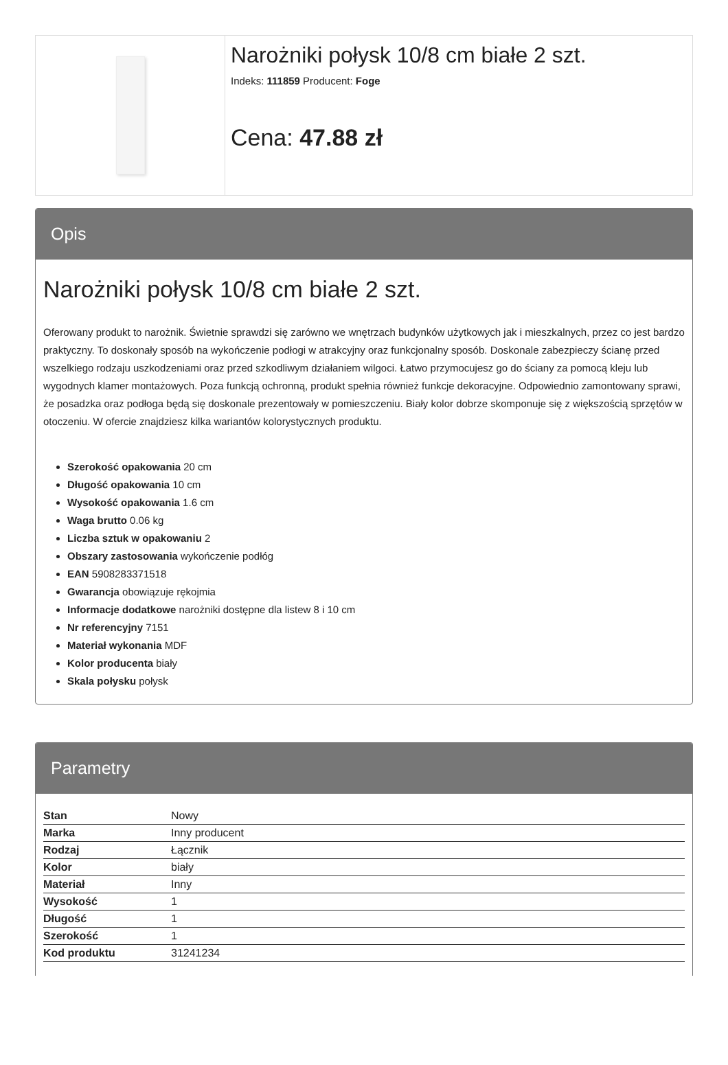Narożniki połysk 10/8 cm białe 2 szt.
Indeks: 111859 Producent: Foge
Cena: 47.88 zł
Opis
Narożniki połysk 10/8 cm białe 2 szt.
Oferowany produkt to narożnik. Świetnie sprawdzi się zarówno we wnętrzach budynków użytkowych jak i mieszkalnych, przez co jest bardzo praktyczny. To doskonały sposób na wykończenie podłogi w atrakcyjny oraz funkcjonalny sposób. Doskonale zabezpieczy ścianę przed wszelkiego rodzaju uszkodzeniami oraz przed szkodliwym działaniem wilgoci. Łatwo przymocujesz go do ściany za pomocą kleju lub wygodnych klamer montażowych. Poza funkcją ochronną, produkt spełnia również funkcje dekoracyjne. Odpowiednio zamontowany sprawi, że posadzka oraz podłoga będą się doskonale prezentowały w pomieszczeniu. Biały kolor dobrze skomponuje się z większością sprzętów w otoczeniu. W ofercie znajdziesz kilka wariantów kolorystycznych produktu.
Szerokość opakowania 20 cm
Długość opakowania 10 cm
Wysokość opakowania 1.6 cm
Waga brutto 0.06 kg
Liczba sztuk w opakowaniu 2
Obszary zastosowania wykończenie podłóg
EAN 5908283371518
Gwarancja obowiązuje rękojmia
Informacje dodatkowe narożniki dostępne dla listew 8 i 10 cm
Nr referencyjny 7151
Materiał wykonania MDF
Kolor producenta biały
Skala połysku połysk
Parametry
| Stan | Nowy |
| Marka | Inny producent |
| Rodzaj | Łącznik |
| Kolor | biały |
| Materiał | Inny |
| Wysokość | 1 |
| Długość | 1 |
| Szerokość | 1 |
| Kod produktu | 31241234 |